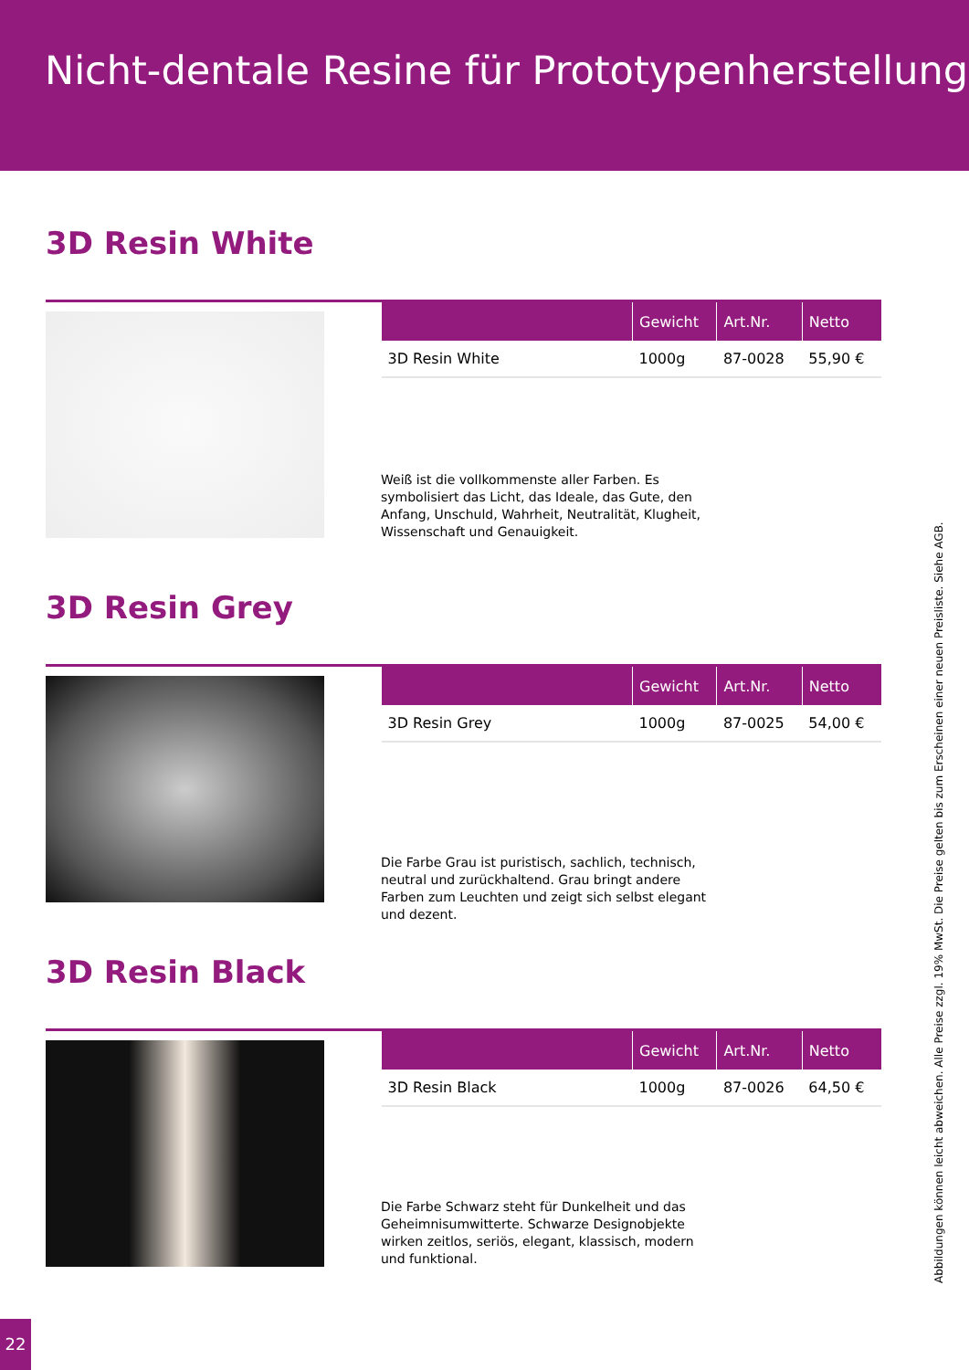Nicht-dentale Resine für Prototypenherstellung
3D Resin White
| | Gewicht | Art.Nr. | Netto |
| --- | --- | --- | --- |
| 3D Resin White | 1000g | 87-0028 | 55,90 € |
Weiß ist die vollkommenste aller Farben. Es symbolisiert das Licht, das Ideale, das Gute, den Anfang, Unschuld, Wahrheit, Neutralität, Klugheit, Wissenschaft und Genauigkeit.
3D Resin Grey
| | Gewicht | Art.Nr. | Netto |
| --- | --- | --- | --- |
| 3D Resin Grey | 1000g | 87-0025 | 54,00 € |
Die Farbe Grau ist puristisch, sachlich, technisch, neutral und zurückhaltend. Grau bringt andere Farben zum Leuchten und zeigt sich selbst elegant und dezent.
3D Resin Black
| | Gewicht | Art.Nr. | Netto |
| --- | --- | --- | --- |
| 3D Resin Black | 1000g | 87-0026 | 64,50 € |
Die Farbe Schwarz steht für Dunkelheit und das Geheimnisumwitterte. Schwarze Designobjekte wirken zeitlos, seriös, elegant, klassisch, modern und funktional.
Abbildungen können leicht abweichen. Alle Preise zzgl. 19% MwSt. Die Preise gelten bis zum Erscheinen einer neuen Preisliste. Siehe AGB.
22